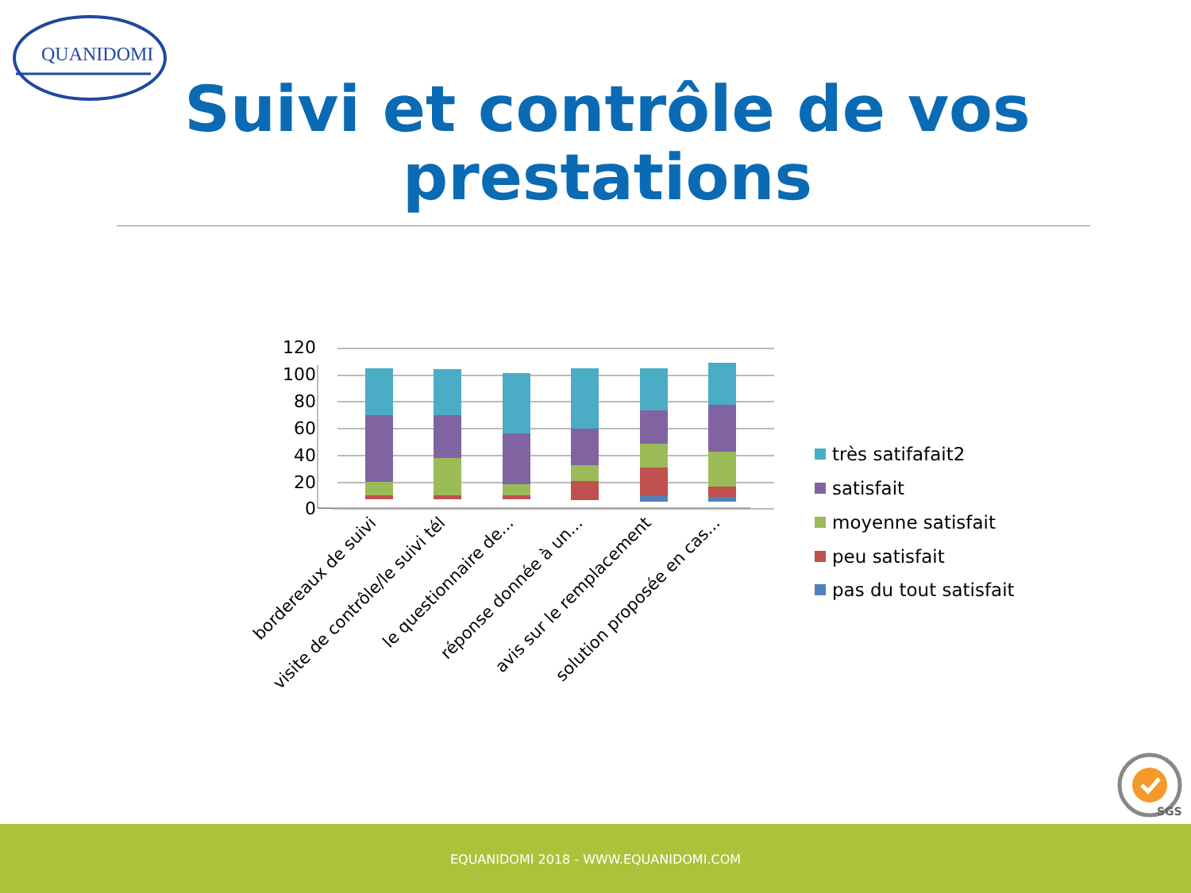QUANIDOMI
Suivi et contrôle de vos prestations
120
100
80
60
40
20
0
bordereaux de suivi
visite de contrôle/le suivi tél
le questionnaire de...
réponse donnée à un...
avis sur le remplacement
solution proposée en cas...
très satifafait2
satisfait
moyenne satisfait
peu satisfait
pas du tout satisfait
SGS
EQUANIDOMI 2018 - WWW.EQUANIDOMI.COM